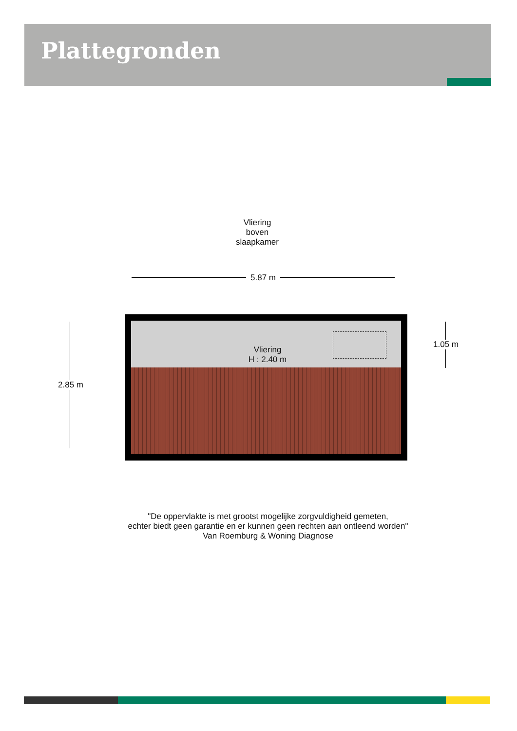Plattegronden
Vliering
boven
slaapkamer
5.87 m
Vliering
H : 2.40 m
2.85 m
1.05 m
"De oppervlakte is met grootst mogelijke zorgvuldigheid gemeten,
echter biedt geen garantie en er kunnen geen rechten aan ontleend worden"
Van Roemburg & Woning Diagnose